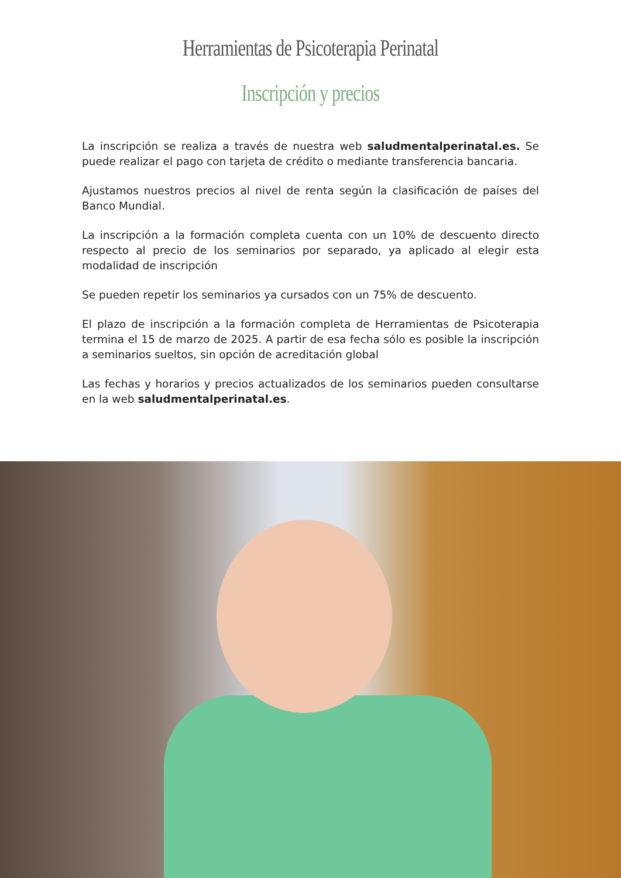Herramientas de Psicoterapia Perinatal
Inscripción y precios
La inscripción se realiza a través de nuestra web saludmentalperinatal.es. Se puede realizar el pago con tarjeta de crédito o mediante transferencia bancaria.
Ajustamos nuestros precios al nivel de renta según la clasificación de países del Banco Mundial.
La inscripción a la formación completa cuenta con un 10% de descuento directo respecto al precio de los seminarios por separado, ya aplicado al elegir esta modalidad de inscripción
Se pueden repetir los seminarios ya cursados con un 75% de descuento.
El plazo de inscripción a la formación completa de Herramientas de Psicoterapia termina el 15 de marzo de 2025. A partir de esa fecha sólo es posible la inscripción a seminarios sueltos, sin opción de acreditación global
Las fechas y horarios y precios actualizados de los seminarios pueden consultarse en la web saludmentalperinatal.es.